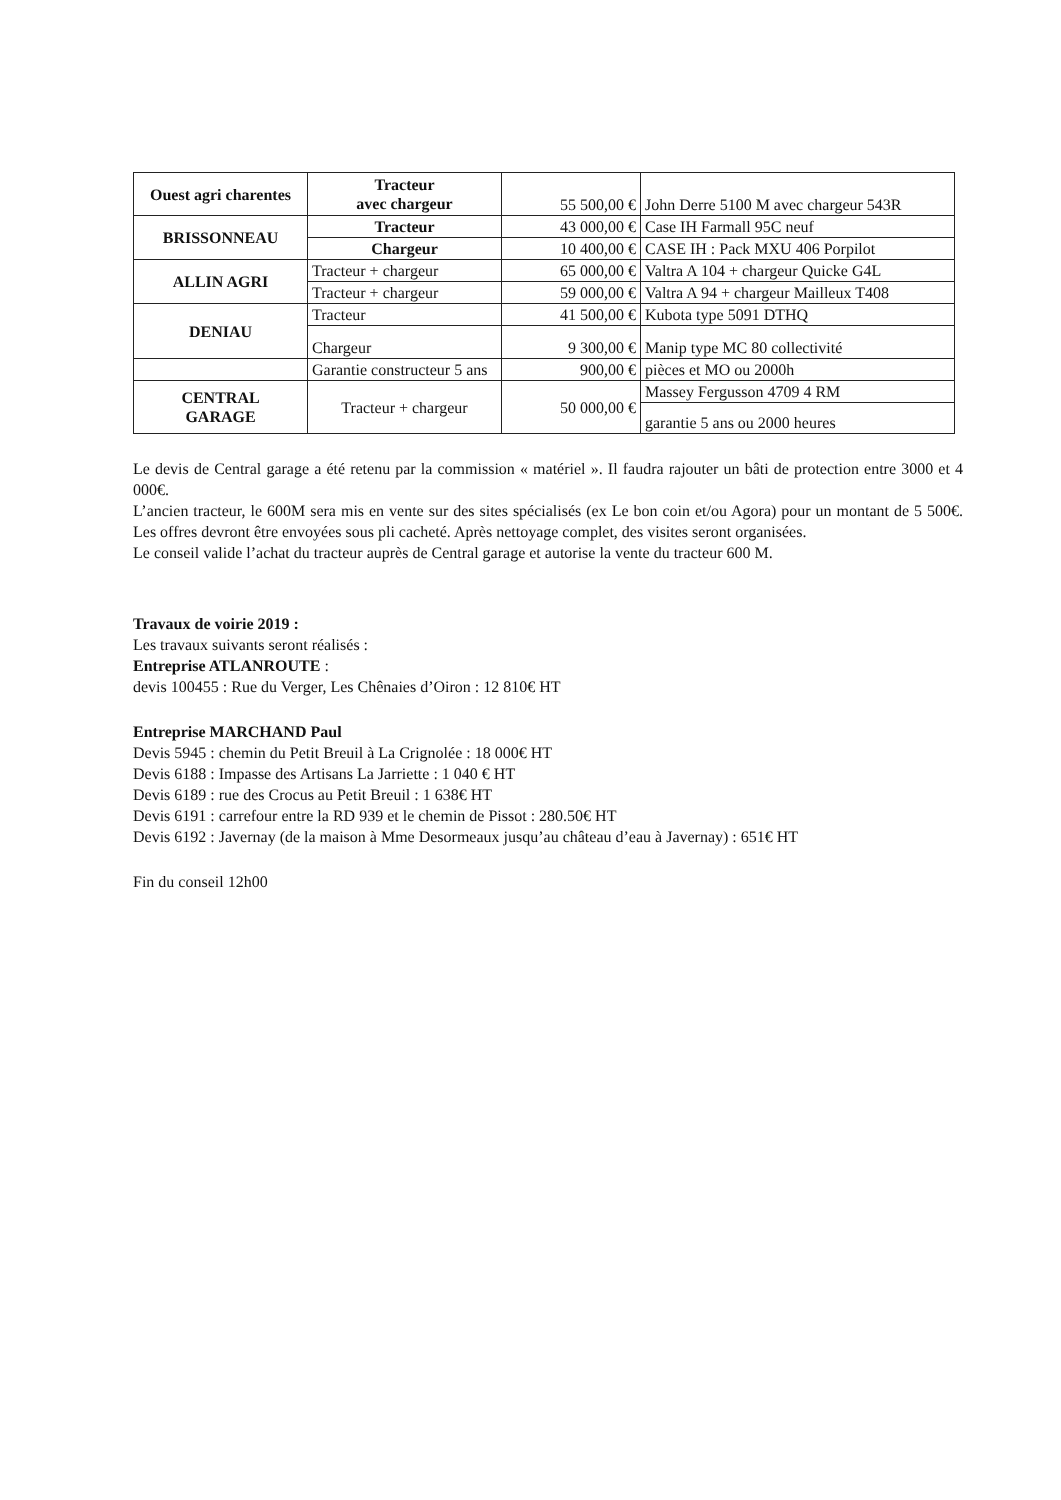| Ouest agri charentes | Tracteur avec chargeur | 55 500,00 € | John Derre 5100 M avec chargeur 543R |
| BRISSONNEAU | Tracteur | 43 000,00 € | Case IH Farmall 95C neuf |
| | Chargeur | 10 400,00 € | CASE IH : Pack MXU 406 Porpilot |
| ALLIN AGRI | Tracteur + chargeur | 65 000,00 € | Valtra A 104 + chargeur Quicke G4L |
| | Tracteur + chargeur | 59 000,00 € | Valtra A 94 + chargeur Mailleux T408 |
| DENIAU | Tracteur | 41 500,00 € | Kubota type 5091 DTHQ |
| | Chargeur | 9 300,00 € | Manip type MC 80 collectivité |
| | Garantie constructeur 5 ans | 900,00 € | pièces et MO ou 2000h |
| CENTRAL GARAGE | Tracteur + chargeur | 50 000,00 € | Massey Fergusson 4709 4 RM |
| | | | garantie 5 ans ou 2000 heures |
Le devis de Central garage a été retenu par la commission « matériel ». Il faudra rajouter un bâti de protection entre 3000 et 4 000€.
L’ancien tracteur, le 600M sera mis en vente sur des sites spécialisés (ex Le bon coin et/ou Agora) pour un montant de 5 500€. Les offres devront être envoyées sous pli cacheté. Après nettoyage complet, des visites seront organisées.
Le conseil valide l’achat du tracteur auprès de Central garage et autorise la vente du tracteur 600 M.
Travaux de voirie 2019 :
Les travaux suivants seront réalisés :
Entreprise ATLANROUTE :
devis 100455 : Rue du Verger, Les Chênaies d’Oiron : 12 810€ HT
Entreprise MARCHAND Paul
Devis 5945 : chemin du Petit Breuil à La Crignolée : 18 000€ HT
Devis 6188 : Impasse des Artisans La Jarriette : 1 040 € HT
Devis 6189 : rue des Crocus au Petit Breuil : 1 638€ HT
Devis 6191 : carrefour entre la RD 939 et le chemin de Pissot : 280.50€ HT
Devis 6192 : Javernay (de la maison à Mme Desormeaux jusqu’au château d’eau à Javernay) : 651€ HT
Fin du conseil 12h00